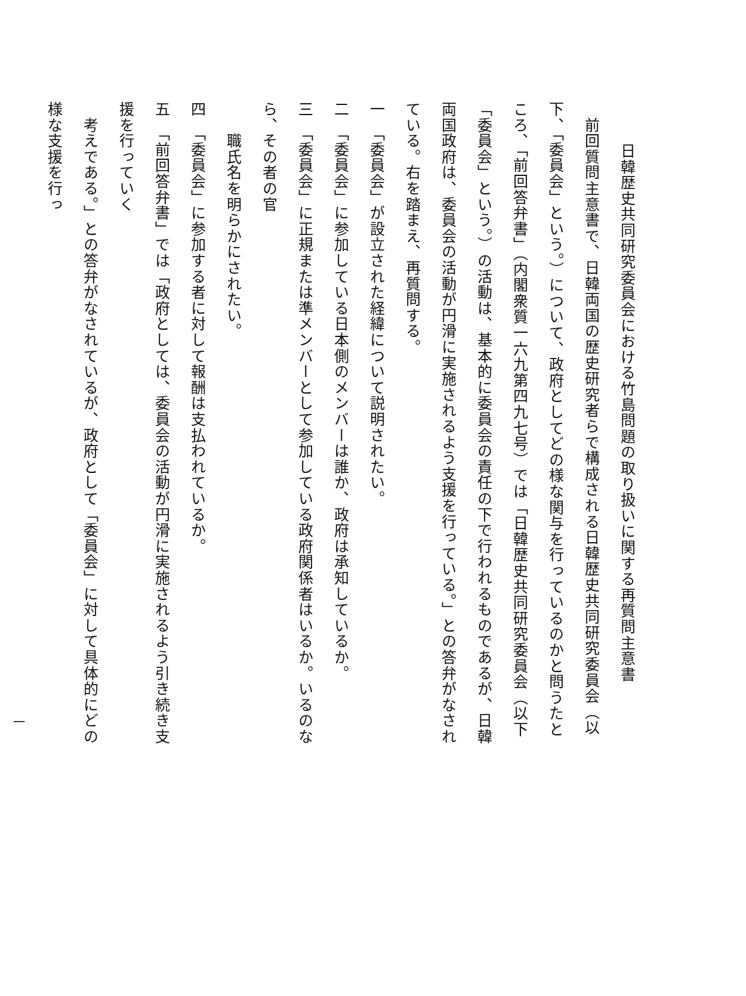日韓歴史共同研究委員会における竹島問題の取り扱いに関する再質問主意書
　前回質問主意書で、日韓両国の歴史研究者らで構成される日韓歴史共同研究委員会（以下、「委員会」という。）について、政府としてどの様な関与を行っているのかと問うたところ、「前回答弁書」（内閣衆質一六九第四九七号）では「日韓歴史共同研究委員会（以下「委員会」という。）の活動は、基本的に委員会の責任の下で行われるものであるが、日韓両国政府は、委員会の活動が円滑に実施されるよう支援を行っている。」との答弁がなされている。右を踏まえ、再質問する。
一　「委員会」が設立された経緯について説明されたい。
二　「委員会」に参加している日本側のメンバーは誰か、政府は承知しているか。
三　「委員会」に正規または準メンバーとして参加している政府関係者はいるか。いるのなら、その者の官
　　職氏名を明らかにされたい。
四　「委員会」に参加する者に対して報酬は支払われているか。
五　「前回答弁書」では「政府としては、委員会の活動が円滑に実施されるよう引き続き支援を行っていく
　考えである。」との答弁がなされているが、政府として「委員会」に対して具体的にどの様な支援を行っ
一